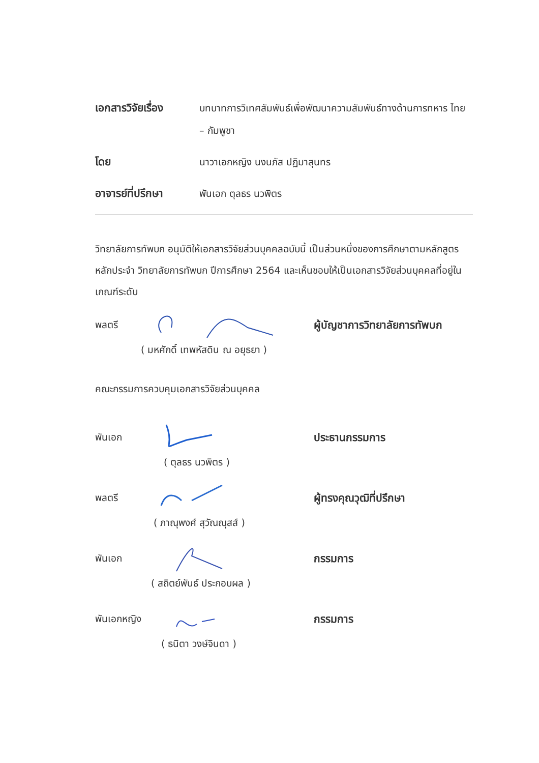เอกสารวิจัยเรื่อง
บทบาทการวิเทศสัมพันธ์เพื่อพัฒนาความสัมพันธ์ทางด้านการทหาร ไทย – กัมพูชา
โดย นาวาเอกหญิง นงนภัส ปฏิมาสุนทร
อาจารย์ที่ปรึกษา พันเอก ตุลธร นวพิตร
วิทยาลัยการทัพบก อนุมัติให้เอกสารวิจัยส่วนบุคคลฉบับนี้ เป็นส่วนหนึ่งของการศึกษาตามหลักสูตรหลักประจำ วิทยาลัยการทัพบก ปีการศึกษา 2564 และเห็นชอบให้เป็นเอกสารวิจัยส่วนบุคคลที่อยู่ในเกณฑ์ระดับ
พลตรี ผู้บัญชาการวิทยาลัยการทัพบก
( มหศักดิ์ เทพหัสดิน ณ อยุธยา )
คณะกรรมการควบคุมเอกสารวิจัยส่วนบุคคล
พันเอก ประธานกรรมการ
( ตุลธร นวพิตร )
พลตรี ผู้ทรงคุณวุฒิที่ปรึกษา
( ภาณุพงศ์ สุวัณณุสส์ )
พันเอก กรรมการ
( สถิตย์พันธ์ ประกอบผล )
พันเอกหญิง
กรรมการ
( ธนิตา วงษ์จินดา )